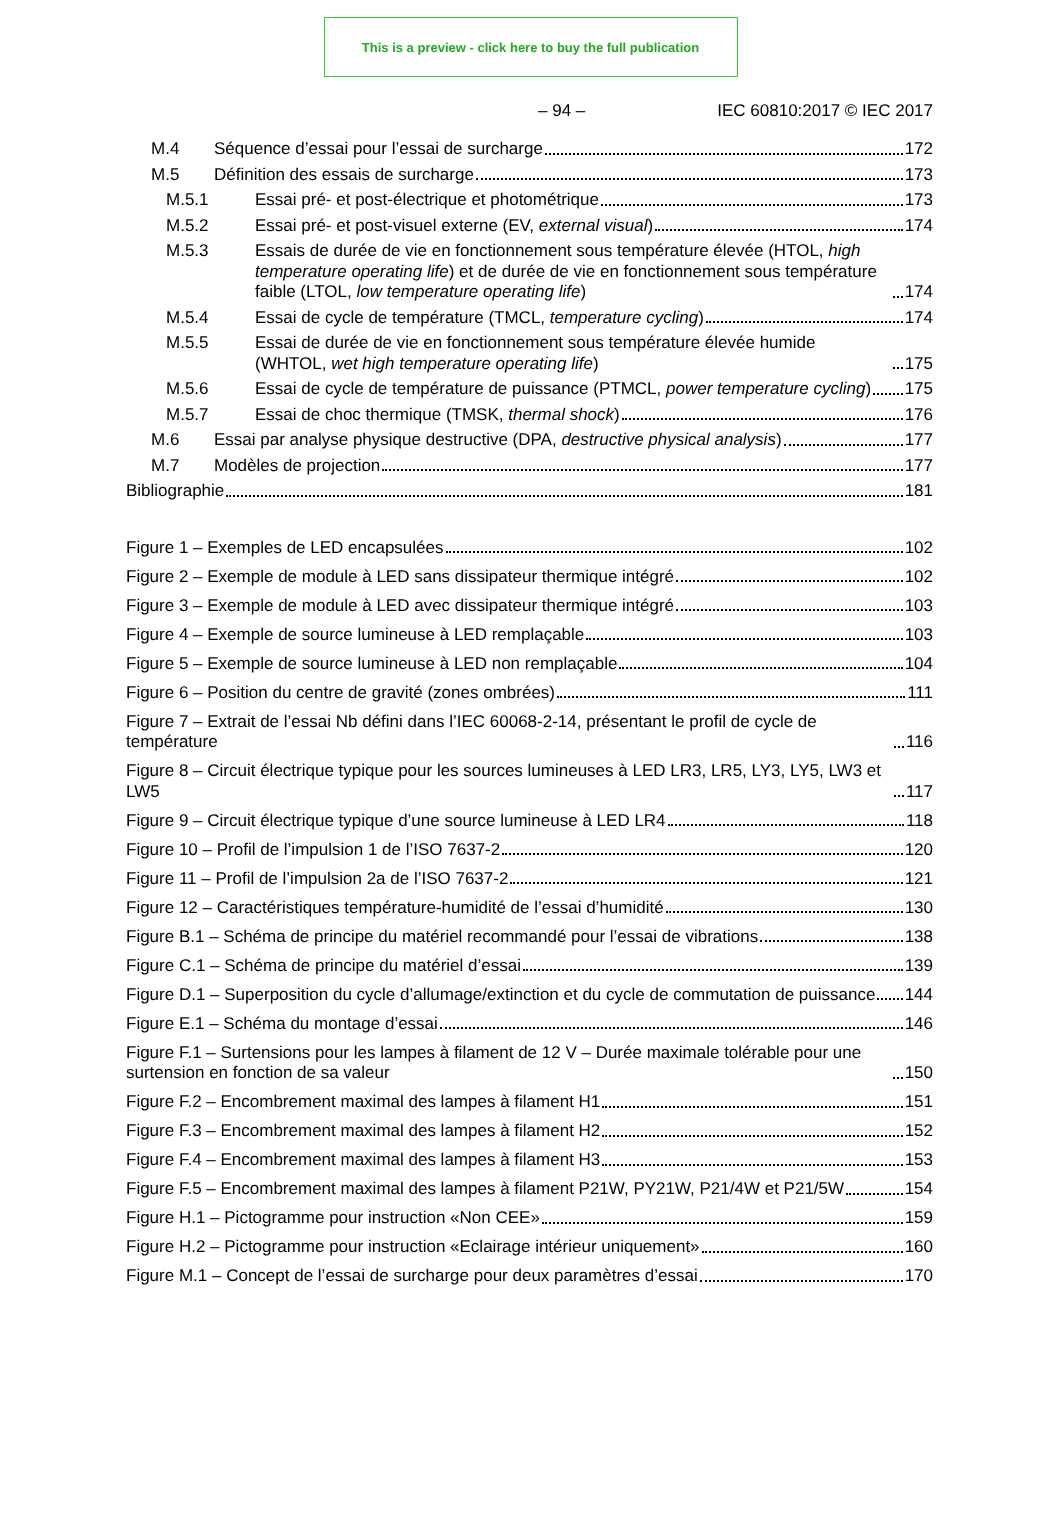This is a preview - click here to buy the full publication
– 94 – IEC 60810:2017 © IEC 2017
M.4
Séquence d’essai pour l’essai de surcharge 172
M.5
Définition des essais de surcharge 173
M.5.1
Essai pré- et post-électrique et photométrique 173
M.5.2
Essai pré- et post-visuel externe (EV, external visual) 174
M.5.3 Essais de durée de vie en fonctionnement sous température élevée (HTOL, high temperature operating life) et de durée de vie en fonctionnement sous température faible (LTOL, low temperature operating life) 174
M.5.4
Essai de cycle de température (TMCL, temperature cycling) 174
M.5.5 Essai de durée de vie en fonctionnement sous température élevée humide (WHTOL, wet high temperature operating life) 175
M.5.6 Essai de cycle de température de puissance (PTMCL, power temperature cycling) 175
M.5.7
Essai de choc thermique (TMSK, thermal shock) 176
M.6
Essai par analyse physique destructive (DPA, destructive physical analysis) 177
M.7
Modèles de projection 177
Bibliographie 181
Figure 1 – Exemples de LED encapsulées 102
Figure 2 – Exemple de module à LED sans dissipateur thermique intégré 102
Figure 3 – Exemple de module à LED avec dissipateur thermique intégré 103
Figure 4 – Exemple de source lumineuse à LED remplaçable 103
Figure 5 – Exemple de source lumineuse à LED non remplaçable 104
Figure 6 – Position du centre de gravité (zones ombrées) 111
Figure 7 – Extrait de l’essai Nb défini dans l’IEC 60068-2-14, présentant le profil de cycle de température 116
Figure 8 – Circuit électrique typique pour les sources lumineuses à LED LR3, LR5, LY3, LY5, LW3 et LW5 117
Figure 9 – Circuit électrique typique d’une source lumineuse à LED LR4 118
Figure 10 – Profil de l’impulsion 1 de l’ISO 7637-2 120
Figure 11 – Profil de l’impulsion 2a de l’ISO 7637-2 121
Figure 12 – Caractéristiques température-humidité de l’essai d’humidité 130
Figure B.1 – Schéma de principe du matériel recommandé pour l’essai de vibrations 138
Figure C.1 – Schéma de principe du matériel d’essai 139
Figure D.1 – Superposition du cycle d’allumage/extinction et du cycle de commutation de puissance 144
Figure E.1 – Schéma du montage d’essai 146
Figure F.1 – Surtensions pour les lampes à filament de 12 V – Durée maximale tolérable pour une surtension en fonction de sa valeur 150
Figure F.2 – Encombrement maximal des lampes à filament H1 151
Figure F.3 – Encombrement maximal des lampes à filament H2 152
Figure F.4 – Encombrement maximal des lampes à filament H3 153
Figure F.5 – Encombrement maximal des lampes à filament P21W, PY21W, P21/4W et P21/5W 154
Figure H.1 – Pictogramme pour instruction «Non CEE» 159
Figure H.2 – Pictogramme pour instruction «Eclairage intérieur uniquement» 160
Figure M.1 – Concept de l’essai de surcharge pour deux paramètres d’essai 170